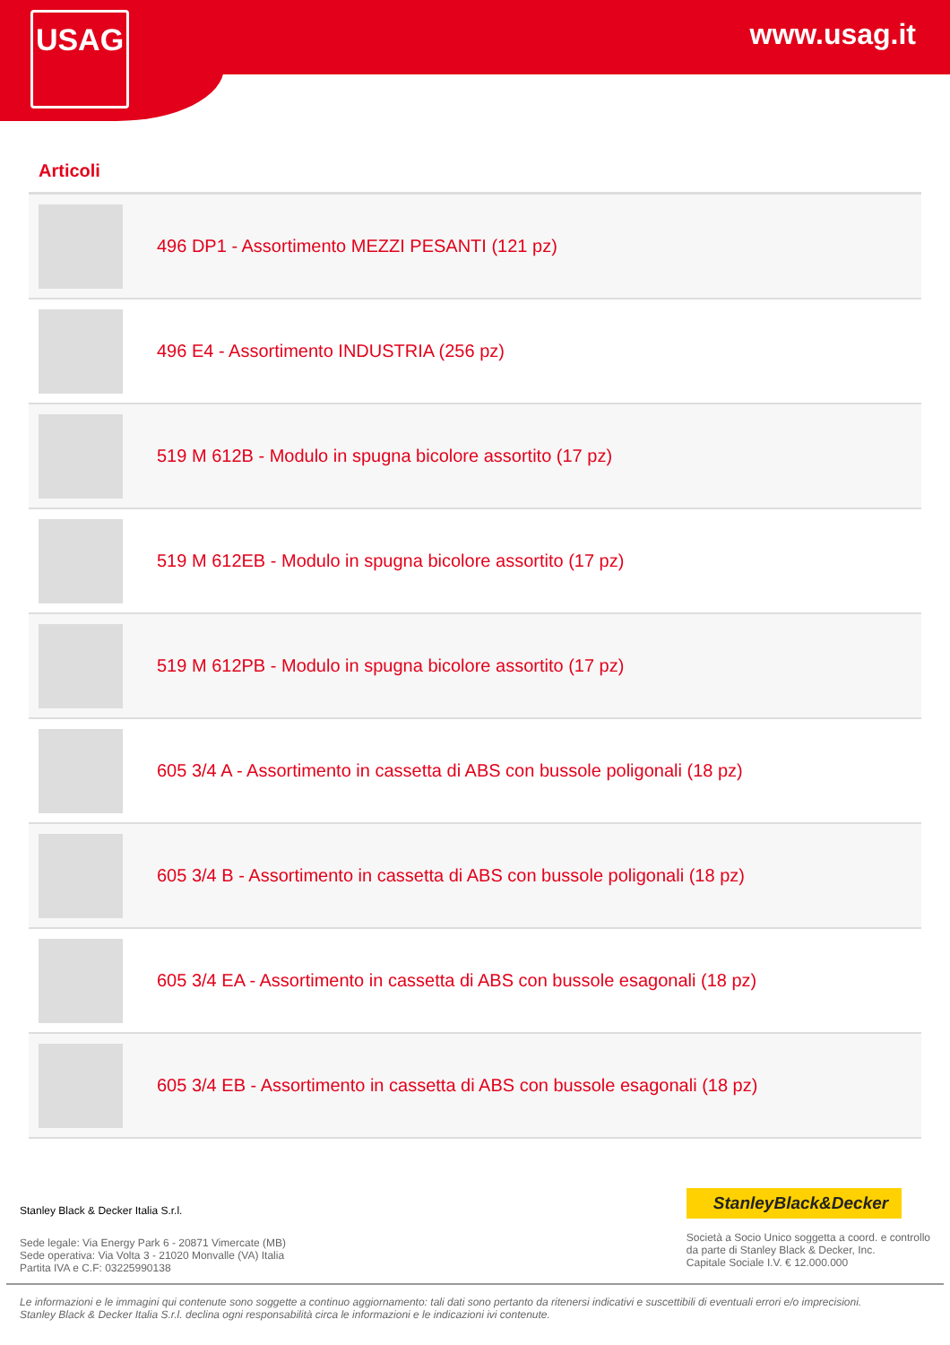USAG www.usag.it
Articoli
496 DP1 - Assortimento MEZZI PESANTI (121 pz)
496 E4 - Assortimento INDUSTRIA (256 pz)
519 M 612B - Modulo in spugna bicolore assortito (17 pz)
519 M 612EB - Modulo in spugna bicolore assortito (17 pz)
519 M 612PB - Modulo in spugna bicolore assortito (17 pz)
605 3/4 A - Assortimento in cassetta di ABS con bussole poligonali (18 pz)
605 3/4 B - Assortimento in cassetta di ABS con bussole poligonali (18 pz)
605 3/4 EA - Assortimento in cassetta di ABS con bussole esagonali (18 pz)
605 3/4 EB - Assortimento in cassetta di ABS con bussole esagonali (18 pz)
Stanley Black & Decker Italia S.r.l.
Sede legale: Via Energy Park 6 - 20871 Vimercate (MB)
Sede operativa: Via Volta 3 - 21020 Monvalle (VA) Italia
Partita IVA e C.F: 03225990138
StanleyBlack&Decker
Società a Socio Unico soggetta a coord. e controllo
da parte di Stanley Black & Decker, Inc.
Capitale Sociale I.V. € 12.000.000
Le informazioni e le immagini qui contenute sono soggette a continuo aggiornamento: tali dati sono pertanto da ritenersi indicativi e suscettibili di eventuali errori e/o imprecisioni.
Stanley Black & Decker Italia S.r.l. declina ogni responsabilità circa le informazioni e le indicazioni ivi contenute.